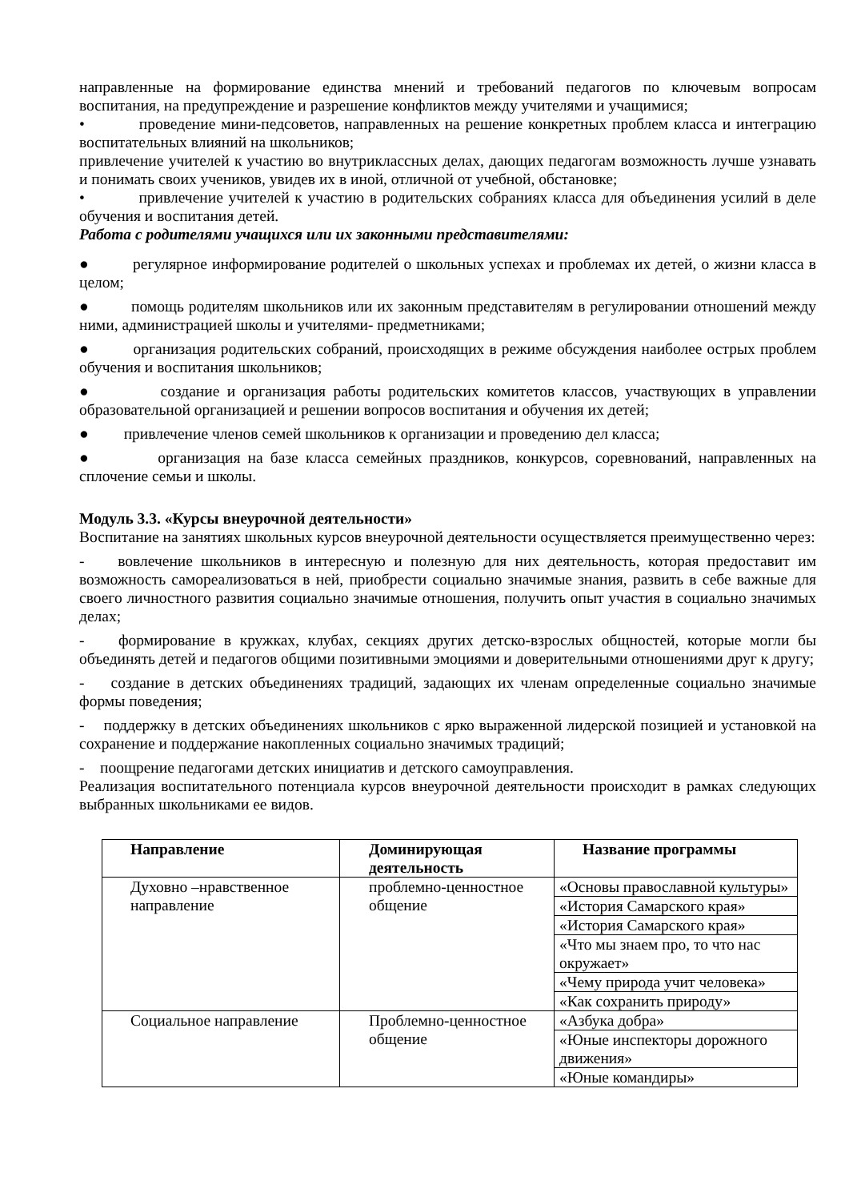направленные на формирование единства мнений и требований педагогов по ключевым вопросам воспитания, на предупреждение и разрешение конфликтов между учителями и учащимися;
• проведение мини-педсоветов, направленных на решение конкретных проблем класса и интеграцию воспитательных влияний на школьников;
привлечение учителей к участию во внутриклассных делах, дающих педагогам возможность лучше узнавать и понимать своих учеников, увидев их в иной, отличной от учебной, обстановке;
• привлечение учителей к участию в родительских собраниях класса для объединения усилий в деле обучения и воспитания детей.
Работа с родителями учащихся или их законными представителями:
● регулярное информирование родителей о школьных успехах и проблемах их детей, о жизни класса в целом;
● помощь родителям школьников или их законным представителям в регулировании отношений между ними, администрацией школы и учителями- предметниками;
● организация родительских собраний, происходящих в режиме обсуждения наиболее острых проблем обучения и воспитания школьников;
● создание и организация работы родительских комитетов классов, участвующих в управлении образовательной организацией и решении вопросов воспитания и обучения их детей;
● привлечение членов семей школьников к организации и проведению дел класса;
● организация на базе класса семейных праздников, конкурсов, соревнований, направленных на сплочение семьи и школы.
Модуль 3.3. «Курсы внеурочной деятельности»
Воспитание на занятиях школьных курсов внеурочной деятельности осуществляется преимущественно через:
- вовлечение школьников в интересную и полезную для них деятельность, которая предоставит им возможность самореализоваться в ней, приобрести социально значимые знания, развить в себе важные для своего личностного развития социально значимые отношения, получить опыт участия в социально значимых делах;
- формирование в кружках, клубах, секциях других детско-взрослых общностей, которые могли бы объединять детей и педагогов общими позитивными эмоциями и доверительными отношениями друг к другу;
- создание в детских объединениях традиций, задающих их членам определенные социально значимые формы поведения;
- поддержку в детских объединениях школьников с ярко выраженной лидерской позицией и установкой на сохранение и поддержание накопленных социально значимых традиций;
- поощрение педагогами детских инициатив и детского самоуправления.
Реализация воспитательного потенциала курсов внеурочной деятельности происходит в рамках следующих выбранных школьниками ее видов.
| Направление | Доминирующая деятельность | Название программы |
| --- | --- | --- |
| Духовно –нравственное направление | проблемно-ценностное общение | «Основы православной культуры» |
| | | «История Самарского края» |
| | | «История Самарского края» |
| | | «Что мы знаем про, то что нас окружает» |
| | | «Чему природа учит человека» |
| | | «Как сохранить природу» |
| Социальное направление | Проблемно-ценностное общение | «Азбука добра» |
| | | «Юные инспекторы дорожного движения» |
| | | «Юные командиры» |